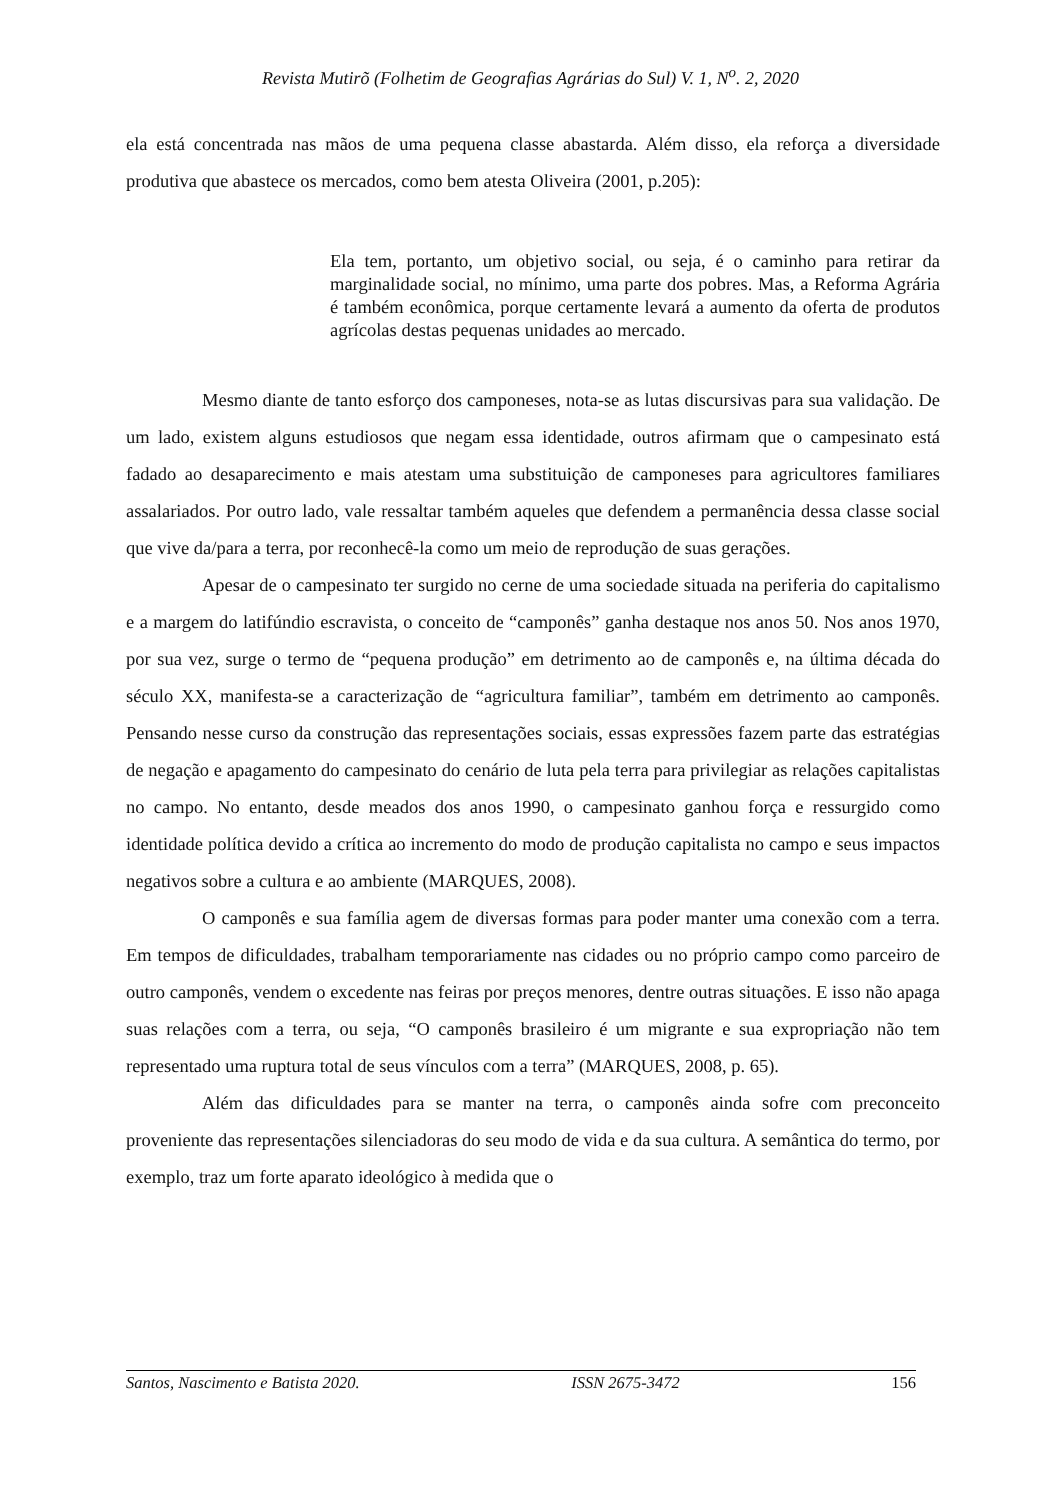Revista Mutirõ (Folhetim de Geografias Agrárias do Sul) V. 1, N<sup>o</sup>. 2, 2020
ela está concentrada nas mãos de uma pequena classe abastarda. Além disso, ela reforça a diversidade produtiva que abastece os mercados, como bem atesta Oliveira (2001, p.205):
Ela tem, portanto, um objetivo social, ou seja, é o caminho para retirar da marginalidade social, no mínimo, uma parte dos pobres. Mas, a Reforma Agrária é também econômica, porque certamente levará a aumento da oferta de produtos agrícolas destas pequenas unidades ao mercado.
Mesmo diante de tanto esforço dos camponeses, nota-se as lutas discursivas para sua validação. De um lado, existem alguns estudiosos que negam essa identidade, outros afirmam que o campesinato está fadado ao desaparecimento e mais atestam uma substituição de camponeses para agricultores familiares assalariados. Por outro lado, vale ressaltar também aqueles que defendem a permanência dessa classe social que vive da/para a terra, por reconhecê-la como um meio de reprodução de suas gerações.
Apesar de o campesinato ter surgido no cerne de uma sociedade situada na periferia do capitalismo e a margem do latifúndio escravista, o conceito de “camponês” ganha destaque nos anos 50. Nos anos 1970, por sua vez, surge o termo de “pequena produção” em detrimento ao de camponês e, na última década do século XX, manifesta-se a caracterização de “agricultura familiar”, também em detrimento ao camponês. Pensando nesse curso da construção das representações sociais, essas expressões fazem parte das estratégias de negação e apagamento do campesinato do cenário de luta pela terra para privilegiar as relações capitalistas no campo. No entanto, desde meados dos anos 1990, o campesinato ganhou força e ressurgido como identidade política devido a crítica ao incremento do modo de produção capitalista no campo e seus impactos negativos sobre a cultura e ao ambiente (MARQUES, 2008).
O camponês e sua família agem de diversas formas para poder manter uma conexão com a terra. Em tempos de dificuldades, trabalham temporariamente nas cidades ou no próprio campo como parceiro de outro camponês, vendem o excedente nas feiras por preços menores, dentre outras situações. E isso não apaga suas relações com a terra, ou seja, “O camponês brasileiro é um migrante e sua expropriação não tem representado uma ruptura total de seus vínculos com a terra” (MARQUES, 2008, p. 65).
Além das dificuldades para se manter na terra, o camponês ainda sofre com preconceito proveniente das representações silenciadoras do seu modo de vida e da sua cultura. A semântica do termo, por exemplo, traz um forte aparato ideológico à medida que o
Santos, Nascimento e Batista 2020. ISSN 2675-3472 156